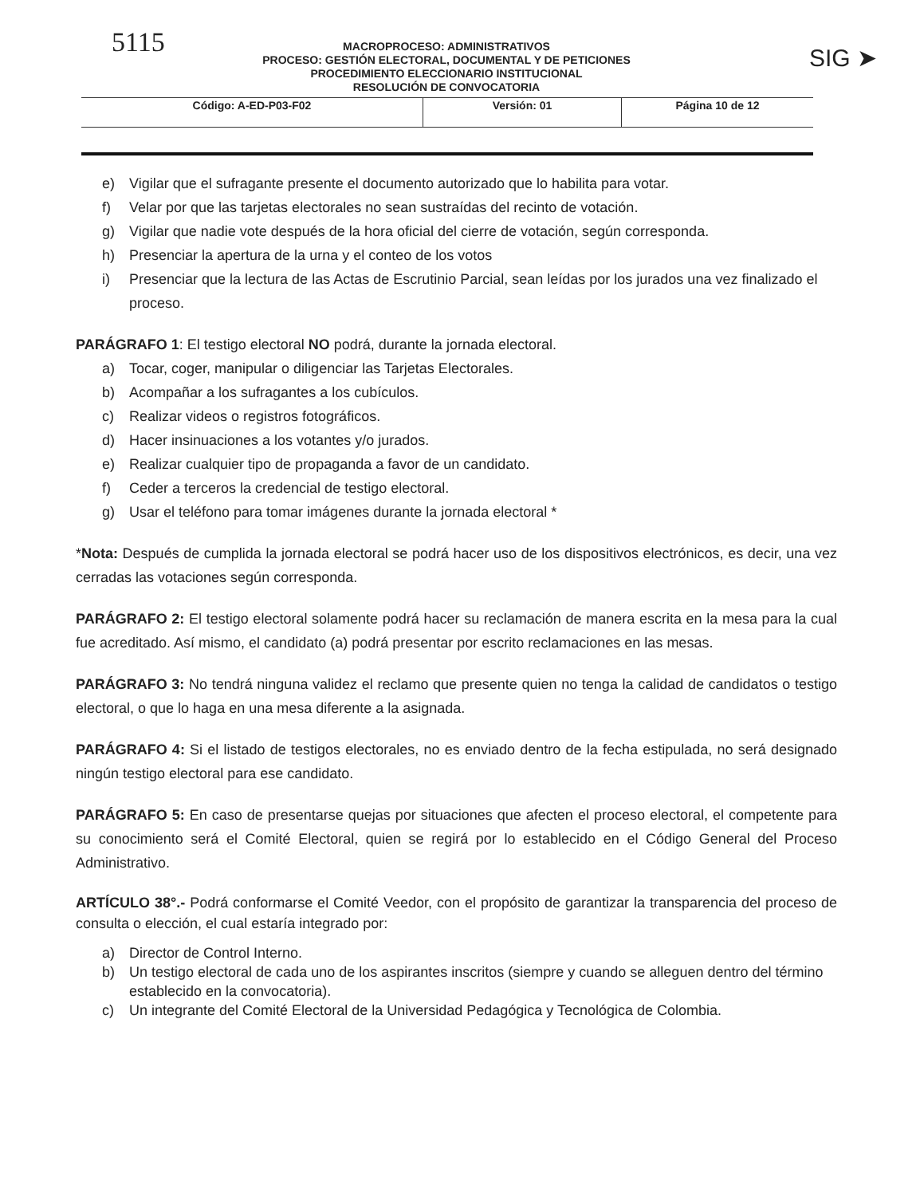5115
MACROPROCESO: ADMINISTRATIVOS
PROCESO: GESTIÓN ELECTORAL, DOCUMENTAL Y DE PETICIONES
PROCEDIMIENTO ELECCIONARIO INSTITUCIONAL
RESOLUCIÓN DE CONVOCATORIA
SIG ➤
| Código: A-ED-P03-F02 | Versión: 01 | Página 10 de 12 |
e) Vigilar que el sufragante presente el documento autorizado que lo habilita para votar.
f) Velar por que las tarjetas electorales no sean sustraídas del recinto de votación.
g) Vigilar que nadie vote después de la hora oficial del cierre de votación, según corresponda.
h) Presenciar la apertura de la urna y el conteo de los votos
i) Presenciar que la lectura de las Actas de Escrutinio Parcial, sean leídas por los jurados una vez finalizado el proceso.
PARÁGRAFO 1: El testigo electoral NO podrá, durante la jornada electoral.
a) Tocar, coger, manipular o diligenciar las Tarjetas Electorales.
b) Acompañar a los sufragantes a los cubículos.
c) Realizar videos o registros fotográficos.
d) Hacer insinuaciones a los votantes y/o jurados.
e) Realizar cualquier tipo de propaganda a favor de un candidato.
f) Ceder a terceros la credencial de testigo electoral.
g) Usar el teléfono para tomar imágenes durante la jornada electoral *
*Nota: Después de cumplida la jornada electoral se podrá hacer uso de los dispositivos electrónicos, es decir, una vez cerradas las votaciones según corresponda.
PARÁGRAFO 2: El testigo electoral solamente podrá hacer su reclamación de manera escrita en la mesa para la cual fue acreditado. Así mismo, el candidato (a) podrá presentar por escrito reclamaciones en las mesas.
PARÁGRAFO 3: No tendrá ninguna validez el reclamo que presente quien no tenga la calidad de candidatos o testigo electoral, o que lo haga en una mesa diferente a la asignada.
PARÁGRAFO 4: Si el listado de testigos electorales, no es enviado dentro de la fecha estipulada, no será designado ningún testigo electoral para ese candidato.
PARÁGRAFO 5: En caso de presentarse quejas por situaciones que afecten el proceso electoral, el competente para su conocimiento será el Comité Electoral, quien se regirá por lo establecido en el Código General del Proceso Administrativo.
ARTÍCULO 38°.- Podrá conformarse el Comité Veedor, con el propósito de garantizar la transparencia del proceso de consulta o elección, el cual estaría integrado por:
a) Director de Control Interno.
b) Un testigo electoral de cada uno de los aspirantes inscritos (siempre y cuando se alleguen dentro del término establecido en la convocatoria).
c) Un integrante del Comité Electoral de la Universidad Pedagógica y Tecnológica de Colombia.